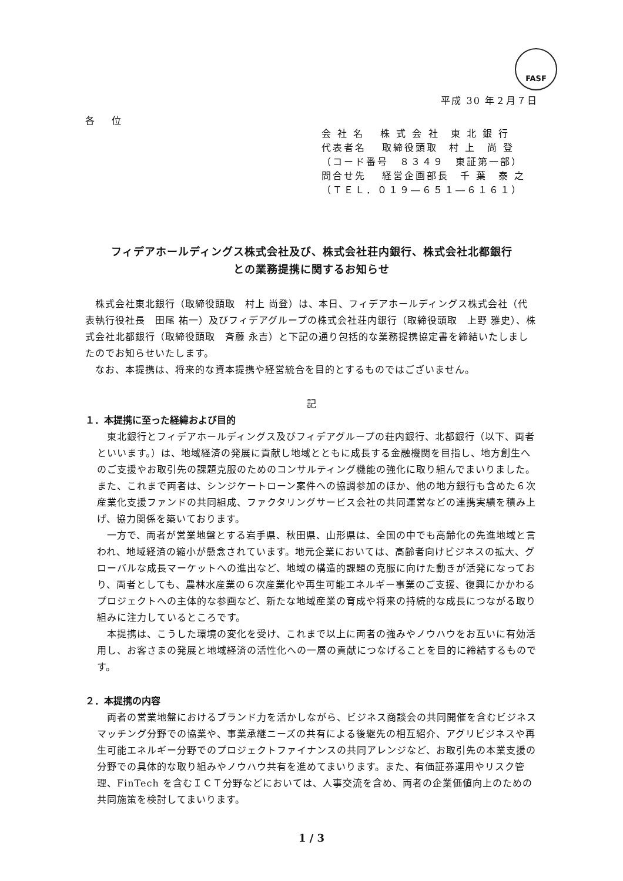FASF
平成 30 年２月７日
各 位
会 社 名　 株 式 会 社　東 北 銀 行
代表者名　 取締役頭取　村 上　尚 登
（コード番号　８３４９　東証第一部）
問合せ先　 経営企画部長　千 葉　泰 之
（ＴＥＬ．０１９―６５１―６１６１）
フィデアホールディングス株式会社及び、株式会社荘内銀行、株式会社北都銀行
との業務提携に関するお知らせ
　株式会社東北銀行（取締役頭取　村上 尚登）は、本日、フィデアホールディングス株式会社（代表執行役社長　田尾 祐一）及びフィデアグループの株式会社荘内銀行（取締役頭取　上野 雅史）、株式会社北都銀行（取締役頭取　斉藤 永吉）と下記の通り包括的な業務提携協定書を締結いたしましたのでお知らせいたします。
　なお、本提携は、将来的な資本提携や経営統合を目的とするものではございません。
記
１．本提携に至った経緯および目的
　東北銀行とフィデアホールディングス及びフィデアグループの荘内銀行、北都銀行（以下、両者といいます。）は、地域経済の発展に貢献し地域とともに成長する金融機関を目指し、地方創生へのご支援やお取引先の課題克服のためのコンサルティング機能の強化に取り組んでまいりました。また、これまで両者は、シンジケートローン案件への協調参加のほか、他の地方銀行も含めた６次産業化支援ファンドの共同組成、ファクタリングサービス会社の共同運営などの連携実績を積み上げ、協力関係を築いております。
　一方で、両者が営業地盤とする岩手県、秋田県、山形県は、全国の中でも高齢化の先進地域と言われ、地域経済の縮小が懸念されています。地元企業においては、高齢者向けビジネスの拡大、グローバルな成長マーケットへの進出など、地域の構造的課題の克服に向けた動きが活発になっており、両者としても、農林水産業の６次産業化や再生可能エネルギー事業のご支援、復興にかかわるプロジェクトへの主体的な参画など、新たな地域産業の育成や将来の持続的な成長につながる取り組みに注力しているところです。
　本提携は、こうした環境の変化を受け、これまで以上に両者の強みやノウハウをお互いに有効活用し、お客さまの発展と地域経済の活性化への一層の貢献につなげることを目的に締結するものです。
２．本提携の内容
　両者の営業地盤におけるブランド力を活かしながら、ビジネス商談会の共同開催を含むビジネスマッチング分野での協業や、事業承継ニーズの共有による後継先の相互紹介、アグリビジネスや再生可能エネルギー分野でのプロジェクトファイナンスの共同アレンジなど、お取引先の本業支援の分野での具体的な取り組みやノウハウ共有を進めてまいります。また、有価証券運用やリスク管理、FinTech を含むＩＣＴ分野などにおいては、人事交流を含め、両者の企業価値向上のための共同施策を検討してまいります。
1 / 3